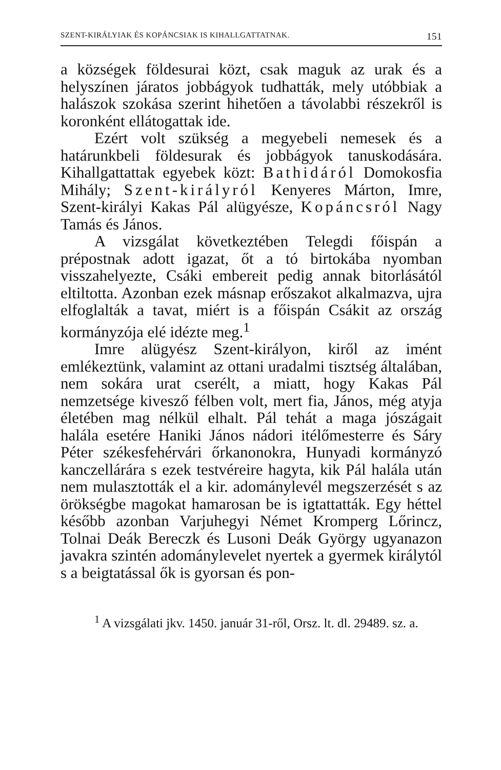SZENT-KIRÁLYIAK ÉS KOPÁNCSIAK IS KIHALLGATTATNAK. 151
a községek földesurai közt, csak maguk az urak és a helyszínen járatos jobbágyok tudhatták, mely utóbbiak a halászok szokása szerint hihetően a távolabbi részekről is koronként ellátogattak ide.
Ezért volt szükség a megyebeli nemesek és a határunkbeli földesurak és jobbágyok tanuskodására. Kihallgattattak egyebek közt: Bathidáról Domokosfia Mihály; Szent-királyról Kenyeres Márton, Imre, Szent-királyi Kakas Pál alügyésze, Kopáncsról Nagy Tamás és János.
A vizsgálat következtében Telegdi főispán a prépostnak adott igazat, őt a tó birtokába nyomban visszahelyezte, Csáki embereit pedig annak bitorlásától eltiltotta. Azonban ezek másnap erőszakot alkalmazva, ujra elfoglalták a tavat, miért is a főispán Csákit az ország kormányzója elé idézte meg.<sup>1</sup>
Imre alügyész Szent-királyon, kiről az imént emlékeztünk, valamint az ottani uradalmi tisztség általában, nem sokára urat cserélt, a miatt, hogy Kakas Pál nemzetsége kivesző félben volt, mert fia, János, még atyja életében mag nélkül elhalt. Pál tehát a maga jószágait halála esetére Haniki János nádori itélőmesterre és Sáry Péter székesfehérvári őrkanonokra, Hunyadi kormányzó kanczellárára s ezek testvéreire hagyta, kik Pál halála után nem mulasztották el a kir. adománylevél megszerzését s az örökségbe magokat hamarosan be is igtattatták. Egy héttel később azonban Varjuhegyi Német Kromperg Lőrincz, Tolnai Deák Bereczk és Lusoni Deák György ugyanazon javakra szintén adománylevelet nyertek a gyermek királytól s a beigtatással ők is gyorsan és pon-
<sup>1</sup> A vizsgálati jkv. 1450. január 31-ről, Orsz. lt. dl. 29489. sz. a.